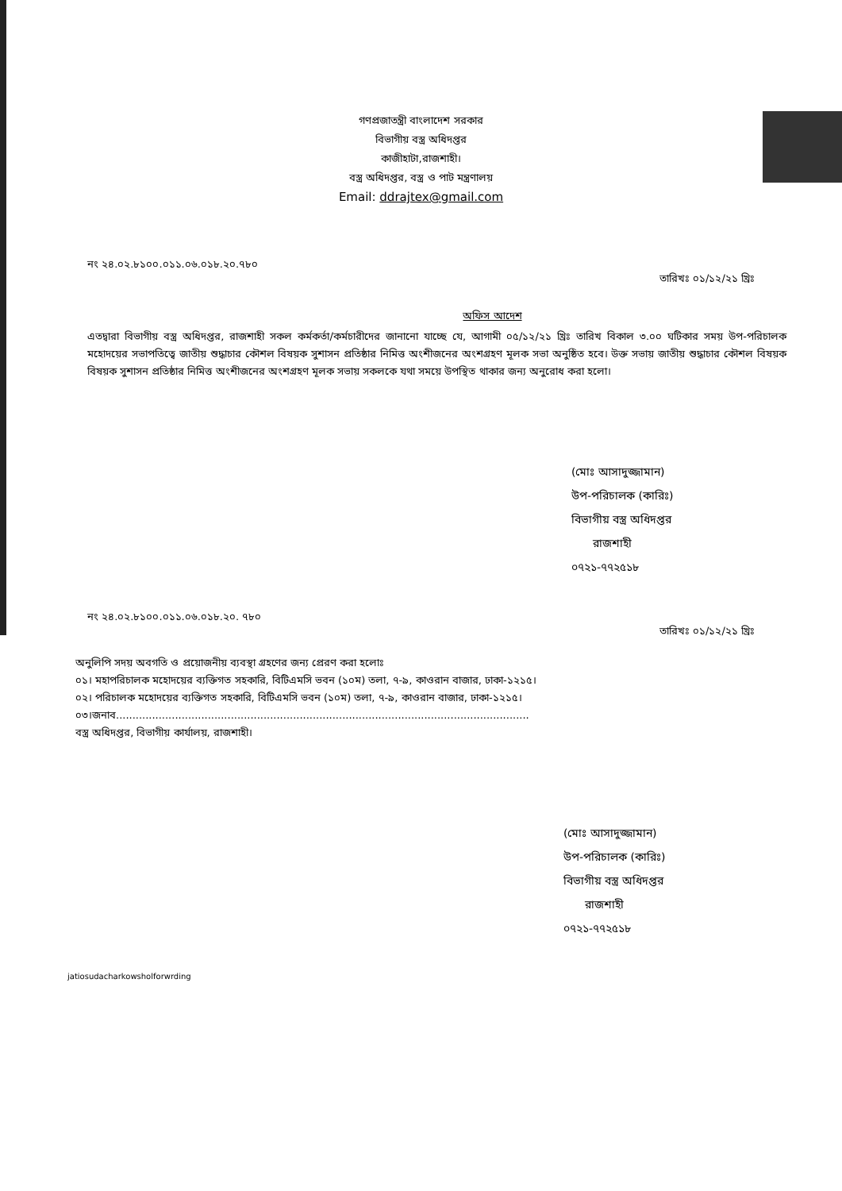গণপ্রজাতন্ত্রী বাংলাদেশ সরকার
বিভাগীয় বস্ত্র অধিদপ্তর
কাজীহাটা,রাজশাহী।
বস্ত্র অধিদপ্তর, বস্ত্র ও পাট মন্ত্রণালয়
Email: ddrajtex@gmail.com
নং ২৪.০২.৮১০০.০১১.০৬.০১৮.২০.৭৮০ তারিখঃ ০১/১২/২১ খ্রিঃ
অফিস আদেশ
এতদ্বারা বিভাগীয় বস্ত্র অধিদপ্তর, রাজশাহী সকল কর্মকর্তা/কর্মচারীদের জানানো যাচ্ছে যে, আগামী ০৫/১২/২১ খ্রিঃ তারিখ বিকাল ৩.০০ ঘটিকার সময় উপ-পরিচালক মহোদয়ের সভাপতিত্বে জাতীয় শুদ্ধাচার কৌশল বিষয়ক সুশাসন প্রতিষ্ঠার নিমিত্ত অংশীজনের অংশগ্রহণ মূলক সভা অনুষ্ঠিত হবে। উক্ত সভায় জাতীয় শুদ্ধাচার কৌশল বিষয়ক বিষয়ক সুশাসন প্রতিষ্ঠার নিমিত্ত অংশীজনের অংশগ্রহণ মূলক সভায় সকলকে যথা সময়ে উপস্থিত থাকার জন্য অনুরোধ করা হলো।
(মোঃ আসাদুজ্জামান)
উপ-পরিচালক (কারিঃ)
বিভাগীয় বস্ত্র অধিদপ্তর
রাজশাহী
০৭২১-৭৭২৫১৮
নং ২৪.০২.৮১০০.০১১.০৬.০১৮.২০. ৭৮০ তারিখঃ ০১/১২/২১ খ্রিঃ
অনুলিপি সদয় অবগতি ও প্রয়োজনীয় ব্যবস্থা গ্রহণের জন্য প্রেরণ করা হলোঃ
০১। মহাপরিচালক মহোদয়ের ব্যক্তিগত সহকারি, বিটিএমসি ভবন (১০ম) তলা, ৭-৯, কাওরান বাজার, ঢাকা-১২১৫।
০২। পরিচালক মহোদয়ের ব্যক্তিগত সহকারি, বিটিএমসি ভবন (১০ম) তলা, ৭-৯, কাওরান বাজার, ঢাকা-১২১৫।
০৩।জনাব..............................................................................................................................
বস্ত্র অধিদপ্তর, বিভাগীয় কার্যালয়, রাজশাহী।
(মোঃ আসাদুজ্জামান)
উপ-পরিচালক (কারিঃ)
বিভাগীয় বস্ত্র অধিদপ্তর
রাজশাহী
০৭২১-৭৭২৫১৮
jatiosudacharkowsholforwrding